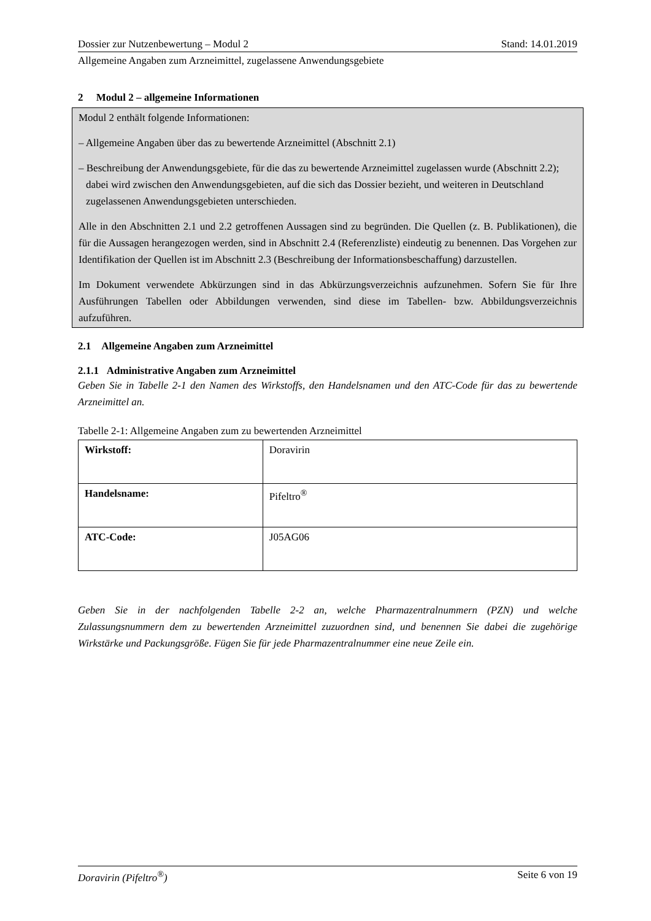Dossier zur Nutzenbewertung – Modul 2 Stand: 14.01.2019
Allgemeine Angaben zum Arzneimittel, zugelassene Anwendungsgebiete
2 Modul 2 – allgemeine Informationen
Modul 2 enthält folgende Informationen:
– Allgemeine Angaben über das zu bewertende Arzneimittel (Abschnitt 2.1)
– Beschreibung der Anwendungsgebiete, für die das zu bewertende Arzneimittel zugelassen wurde (Abschnitt 2.2); dabei wird zwischen den Anwendungsgebieten, auf die sich das Dossier bezieht, und weiteren in Deutschland zugelassenen Anwendungsgebieten unterschieden.
Alle in den Abschnitten 2.1 und 2.2 getroffenen Aussagen sind zu begründen. Die Quellen (z. B. Publikationen), die für die Aussagen herangezogen werden, sind in Abschnitt 2.4 (Referenzliste) eindeutig zu benennen. Das Vorgehen zur Identifikation der Quellen ist im Abschnitt 2.3 (Beschreibung der Informationsbeschaffung) darzustellen.
Im Dokument verwendete Abkürzungen sind in das Abkürzungsverzeichnis aufzunehmen. Sofern Sie für Ihre Ausführungen Tabellen oder Abbildungen verwenden, sind diese im Tabellen- bzw. Abbildungsverzeichnis aufzuführen.
2.1 Allgemeine Angaben zum Arzneimittel
2.1.1 Administrative Angaben zum Arzneimittel
Geben Sie in Tabelle 2-1 den Namen des Wirkstoffs, den Handelsnamen und den ATC-Code für das zu bewertende Arzneimittel an.
Tabelle 2-1: Allgemeine Angaben zum zu bewertenden Arzneimittel
| Wirkstoff: | Doravirin |
| Handelsname: | Pifeltro<sup>®</sup> |
| ATC-Code: | J05AG06 |
Geben Sie in der nachfolgenden Tabelle 2-2 an, welche Pharmazentralnummern (PZN) und welche Zulassungsnummern dem zu bewertenden Arzneimittel zuzuordnen sind, und benennen Sie dabei die zugehörige Wirkstärke und Packungsgröße. Fügen Sie für jede Pharmazentralnummer eine neue Zeile ein.
Doravirin (Pifeltro<sup>®</sup>) Seite 6 von 19